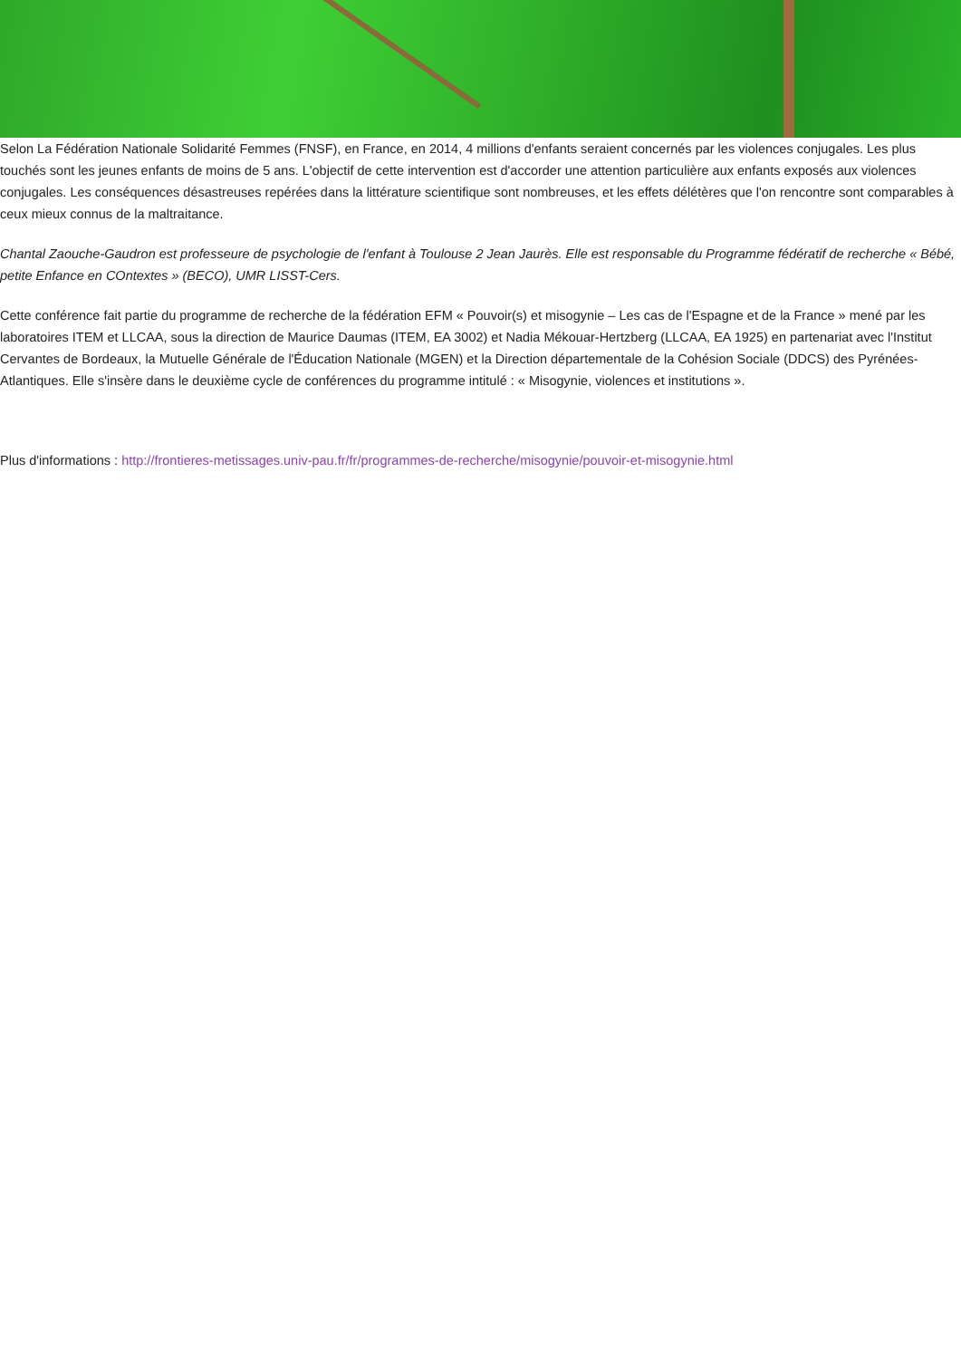Selon La Fédération Nationale Solidarité Femmes (FNSF), en France, en 2014, 4 millions d'enfants seraient concernés par les violences conjugales. Les plus touchés sont les jeunes enfants de moins de 5 ans. L'objectif de cette intervention est d'accorder une attention particulière aux enfants exposés aux violences conjugales. Les conséquences désastreuses repérées dans la littérature scientifique sont nombreuses, et les effets délétères que l'on rencontre sont comparables à ceux mieux connus de la maltraitance.
Chantal Zaouche-Gaudron est professeure de psychologie de l'enfant à Toulouse 2 Jean Jaurès. Elle est responsable du Programme fédératif de recherche « Bébé, petite Enfance en COntextes » (BECO), UMR LISST-Cers.
Cette conférence fait partie du programme de recherche de la fédération EFM « Pouvoir(s) et misogynie – Les cas de l'Espagne et de la France » mené par les laboratoires ITEM et LLCAA, sous la direction de Maurice Daumas (ITEM, EA 3002) et Nadia Mékouar-Hertzberg (LLCAA, EA 1925) en partenariat avec l'Institut Cervantes de Bordeaux, la Mutuelle Générale de l'Éducation Nationale (MGEN) et la Direction départementale de la Cohésion Sociale (DDCS) des Pyrénées-Atlantiques. Elle s'insère dans le deuxième cycle de conférences du programme intitulé : « Misogynie, violences et institutions ».
Plus d'informations : http://frontieres-metissages.univ-pau.fr/fr/programmes-de-recherche/misogynie/pouvoir-et-misogynie.html